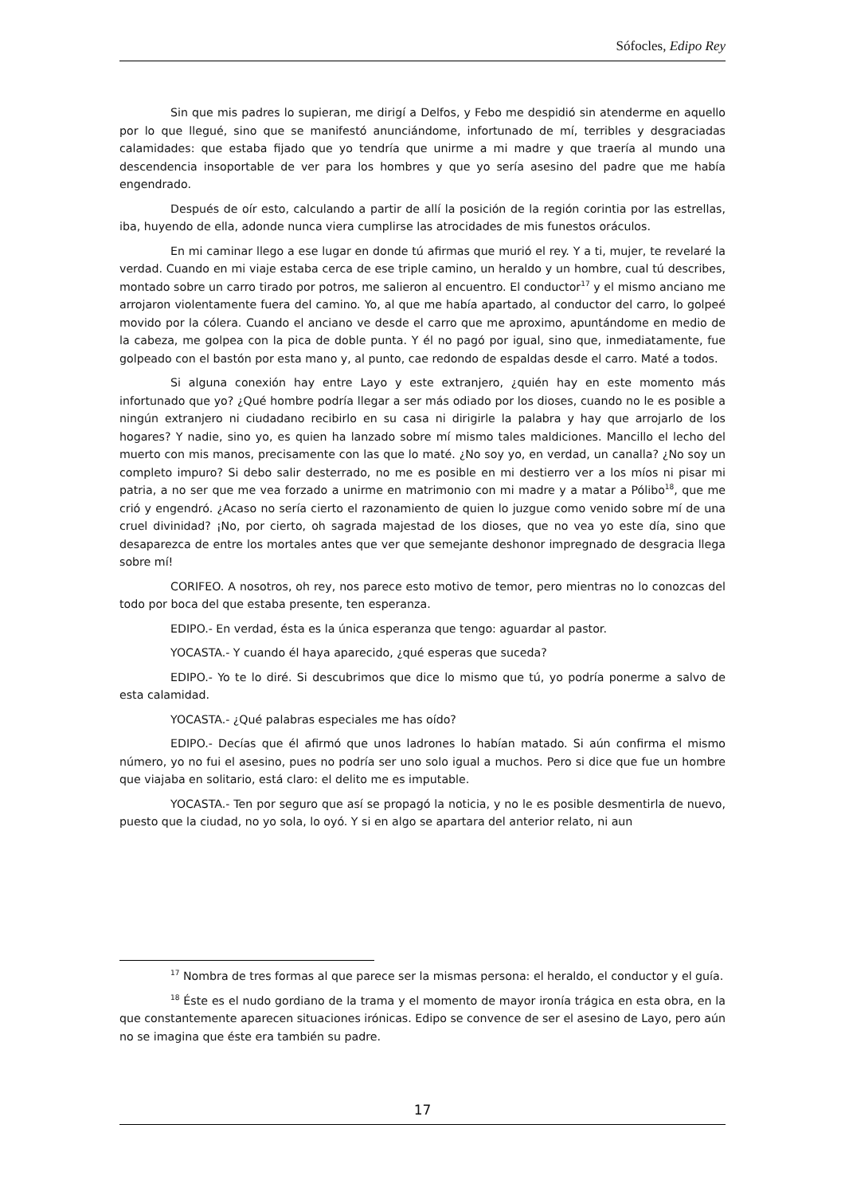Sófocles, Edipo Rey
Sin que mis padres lo supieran, me dirigí a Delfos, y Febo me despidió sin atenderme en aquello por lo que llegué, sino que se manifestó anunciándome, infortunado de mí, terribles y desgraciadas calamidades: que estaba fijado que yo tendría que unirme a mi madre y que traería al mundo una descendencia insoportable de ver para los hombres y que yo sería asesino del padre que me había engendrado.
Después de oír esto, calculando a partir de allí la posición de la región corintia por las estrellas, iba, huyendo de ella, adonde nunca viera cumplirse las atrocidades de mis funestos oráculos.
En mi caminar llego a ese lugar en donde tú afirmas que murió el rey. Y a ti, mujer, te revelaré la verdad. Cuando en mi viaje estaba cerca de ese triple camino, un heraldo y un hombre, cual tú describes, montado sobre un carro tirado por potros, me salieron al encuentro. El conductor<sup>17</sup> y el mismo anciano me arrojaron violentamente fuera del camino. Yo, al que me había apartado, al conductor del carro, lo golpeé movido por la cólera. Cuando el anciano ve desde el carro que me aproximo, apuntándome en medio de la cabeza, me golpea con la pica de doble punta. Y él no pagó por igual, sino que, inmediatamente, fue golpeado con el bastón por esta mano y, al punto, cae redondo de espaldas desde el carro. Maté a todos.
Si alguna conexión hay entre Layo y este extranjero, ¿quién hay en este momento más infortunado que yo? ¿Qué hombre podría llegar a ser más odiado por los dioses, cuando no le es posible a ningún extranjero ni ciudadano recibirlo en su casa ni dirigirle la palabra y hay que arrojarlo de los hogares? Y nadie, sino yo, es quien ha lanzado sobre mí mismo tales maldiciones. Mancillo el lecho del muerto con mis manos, precisamente con las que lo maté. ¿No soy yo, en verdad, un canalla? ¿No soy un completo impuro? Si debo salir desterrado, no me es posible en mi destierro ver a los míos ni pisar mi patria, a no ser que me vea forzado a unirme en matrimonio con mi madre y a matar a Pólibo<sup>18</sup>, que me crió y engendró. ¿Acaso no sería cierto el razonamiento de quien lo juzgue como venido sobre mí de una cruel divinidad? ¡No, por cierto, oh sagrada majestad de los dioses, que no vea yo este día, sino que desaparezca de entre los mortales antes que ver que semejante deshonor impregnado de desgracia llega sobre mí!
CORIFEO. A nosotros, oh rey, nos parece esto motivo de temor, pero mientras no lo conozcas del todo por boca del que estaba presente, ten esperanza.
EDIPO.- En verdad, ésta es la única esperanza que tengo: aguardar al pastor.
YOCASTA.- Y cuando él haya aparecido, ¿qué esperas que suceda?
EDIPO.- Yo te lo diré. Si descubrimos que dice lo mismo que tú, yo podría ponerme a salvo de esta calamidad.
YOCASTA.- ¿Qué palabras especiales me has oído?
EDIPO.- Decías que él afirmó que unos ladrones lo habían matado. Si aún confirma el mismo número, yo no fui el asesino, pues no podría ser uno solo igual a muchos. Pero si dice que fue un hombre que viajaba en solitario, está claro: el delito me es imputable.
YOCASTA.- Ten por seguro que así se propagó la noticia, y no le es posible desmentirla de nuevo, puesto que la ciudad, no yo sola, lo oyó. Y si en algo se apartara del anterior relato, ni aun
<sup>17</sup> Nombra de tres formas al que parece ser la mismas persona: el heraldo, el conductor y el guía.
<sup>18</sup> Éste es el nudo gordiano de la trama y el momento de mayor ironía trágica en esta obra, en la que constantemente aparecen situaciones irónicas. Edipo se convence de ser el asesino de Layo, pero aún no se imagina que éste era también su padre.
17